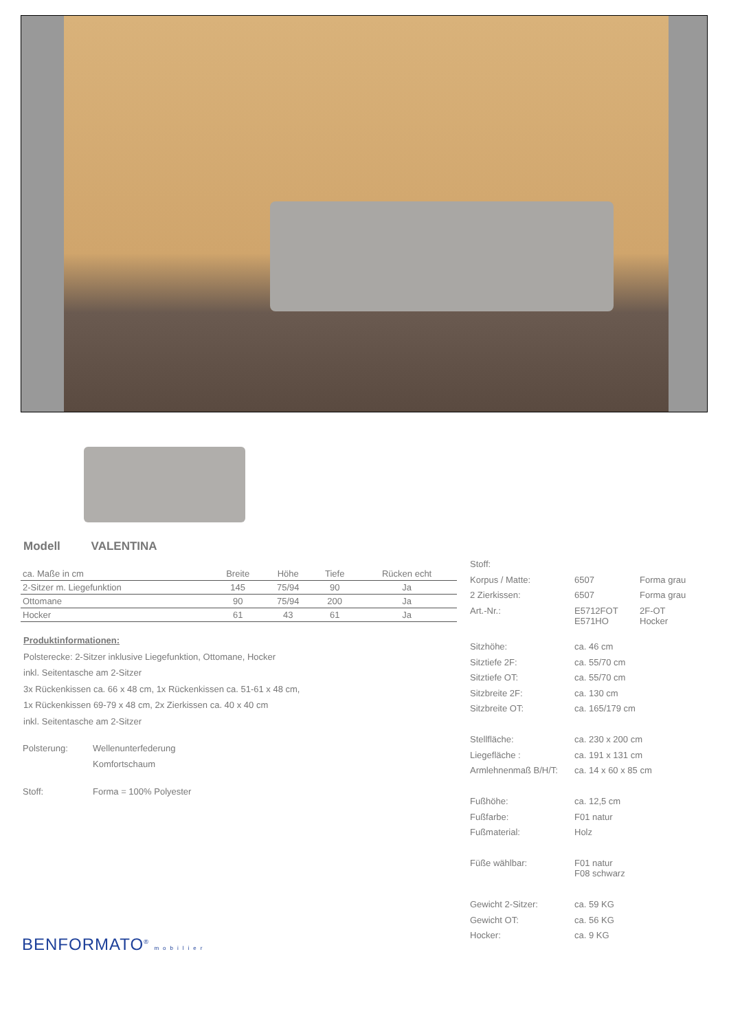Modell VALENTINA
| ca. Maße in cm | Breite | Höhe | Tiefe | Rücken echt |
| --- | --- | --- | --- | --- |
| 2-Sitzer m. Liegefunktion | 145 | 75/94 | 90 | Ja |
| Ottomane | 90 | 75/94 | 200 | Ja |
| Hocker | 61 | 43 | 61 | Ja |
Produktinformationen:
Polsterecke: 2-Sitzer inklusive Liegefunktion, Ottomane, Hocker
inkl. Seitentasche am 2-Sitzer
3x Rückenkissen ca. 66 x 48 cm, 1x Rückenkissen ca. 51-61 x 48 cm,
1x Rückenkissen 69-79 x 48 cm, 2x Zierkissen ca. 40 x 40 cm
inkl. Seitentasche am 2-Sitzer
| Polsterung: | Wellenunterfederung Komfortschaum |
| Stoff: | Forma = 100% Polyester |
| Stoff: | | |
| Korpus / Matte: | 6507 | Forma grau |
| 2 Zierkissen: | 6507 | Forma grau |
| Art.-Nr.: | E5712FOT E571HO | 2F-OT Hocker |
| Sitzhöhe: | ca. 46 cm | |
| Sitztiefe 2F: | ca. 55/70 cm | |
| Sitztiefe OT: | ca. 55/70 cm | |
| Sitzbreite 2F: | ca. 130 cm | |
| Sitzbreite OT: | ca. 165/179 cm | |
| Stellfläche: | ca. 230 x 200 cm | |
| Liegefläche : | ca. 191 x 131 cm | |
| Armlehnenmaß B/H/T: | ca. 14 x 60 x 85 cm | |
| Fußhöhe: | ca. 12,5 cm | |
| Fußfarbe: | F01 natur | |
| Fußmaterial: | Holz | |
| Füße wählbar: | F01 natur F08 schwarz | |
| Gewicht 2-Sitzer: | ca. 59 KG | |
| Gewicht OT: | ca. 56 KG | |
| Hocker: | ca. 9 KG | |
BENFORMATO<sup>®</sup> mobilier